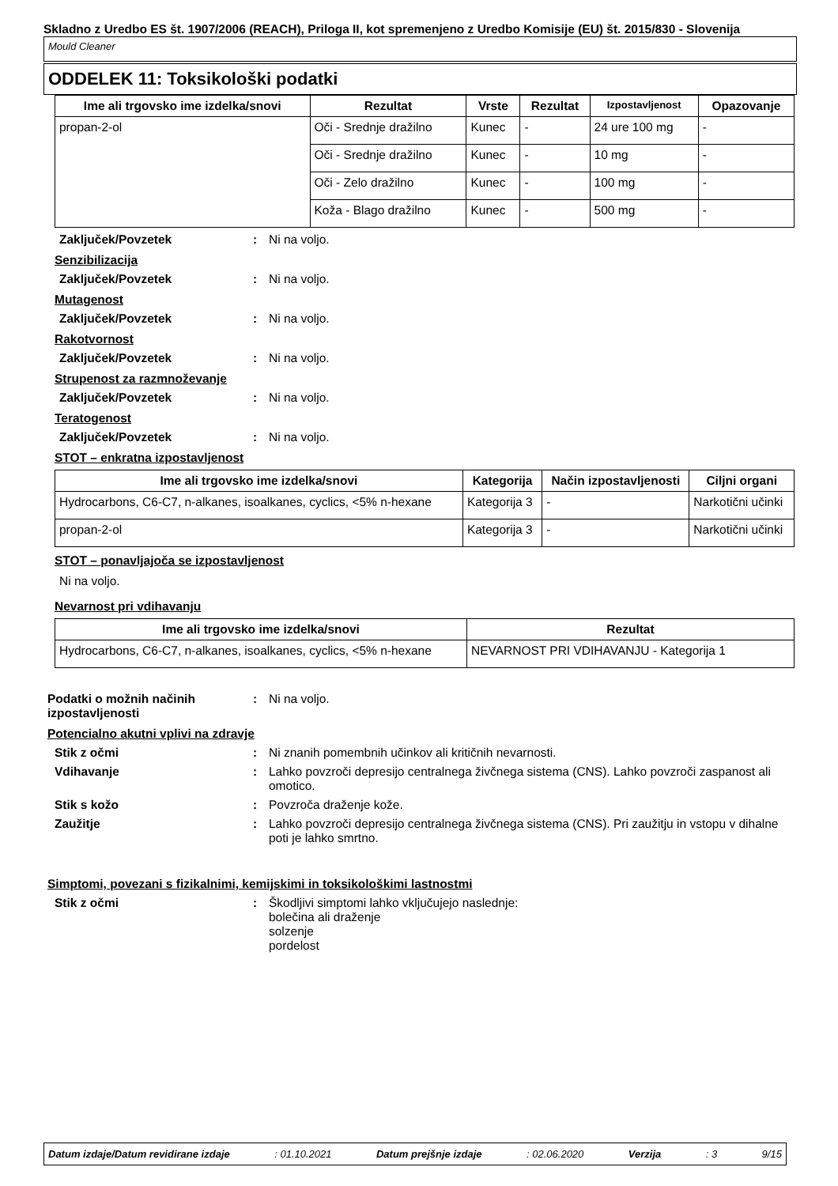Skladno z Uredbo ES št. 1907/2006 (REACH), Priloga II, kot spremenjeno z Uredbo Komisije (EU) št. 2015/830 - Slovenija
Mould Cleaner
ODDELEK 11: Toksikološki podatki
| Ime ali trgovsko ime izdelka/snovi | Rezultat | Vrste | Rezultat | Izpostavljenost | Opazovanje |
| --- | --- | --- | --- | --- | --- |
| propan-2-ol | Oči - Srednje dražilno | Kunec | - | 24 ure 100 mg | - |
| | Oči - Srednje dražilno | Kunec | - | 10 mg | - |
| | Oči - Zelo dražilno | Kunec | - | 100 mg | - |
| | Koža - Blago dražilno | Kunec | - | 500 mg | - |
Zaključek/Povzetek : Ni na voljo.
Senzibilizacija
Zaključek/Povzetek : Ni na voljo.
Mutagenost
Zaključek/Povzetek : Ni na voljo.
Rakotvornost
Zaključek/Povzetek : Ni na voljo.
Strupenost za razmnoževanje
Zaključek/Povzetek : Ni na voljo.
Teratogenost
Zaključek/Povzetek : Ni na voljo.
STOT – enkratna izpostavljenost
| Ime ali trgovsko ime izdelka/snovi | Kategorija | Način izpostavljenosti | Ciljni organi |
| --- | --- | --- | --- |
| Hydrocarbons, C6-C7, n-alkanes, isoalkanes, cyclics, <5% n-hexane | Kategorija 3 | - | Narkotični učinki |
| propan-2-ol | Kategorija 3 | - | Narkotični učinki |
STOT – ponavljajoča se izpostavljenost
Ni na voljo.
Nevarnost pri vdihavanju
| Ime ali trgovsko ime izdelka/snovi | Rezultat |
| --- | --- |
| Hydrocarbons, C6-C7, n-alkanes, isoalkanes, cyclics, <5% n-hexane | NEVARNOST PRI VDIHAVANJU - Kategorija 1 |
Podatki o možnih načinih izpostavljenosti
: Ni na voljo.
Potencialno akutni vplivi na zdravje
Stik z očmi : Ni znanih pomembnih učinkov ali kritičnih nevarnosti.
Vdihavanje : Lahko povzroči depresijo centralnega živčnega sistema (CNS). Lahko povzroči zaspanost ali omotico.
Stik s kožo : Povzroča draženje kože.
Zaužitje : Lahko povzroči depresijo centralnega živčnega sistema (CNS). Pri zaužitju in vstopu v dihalne poti je lahko smrtno.
Simptomi, povezani s fizikalnimi, kemijskimi in toksikološkimi lastnostmi
Stik z očmi : Škodljivi simptomi lahko vključujejo naslednje:
bolečina ali draženje
solzenje
pordelost
Datum izdaje/Datum revidirane izdaje : 01.10.2021 Datum prejšnje izdaje : 02.06.2020 Verzija : 3 9/15